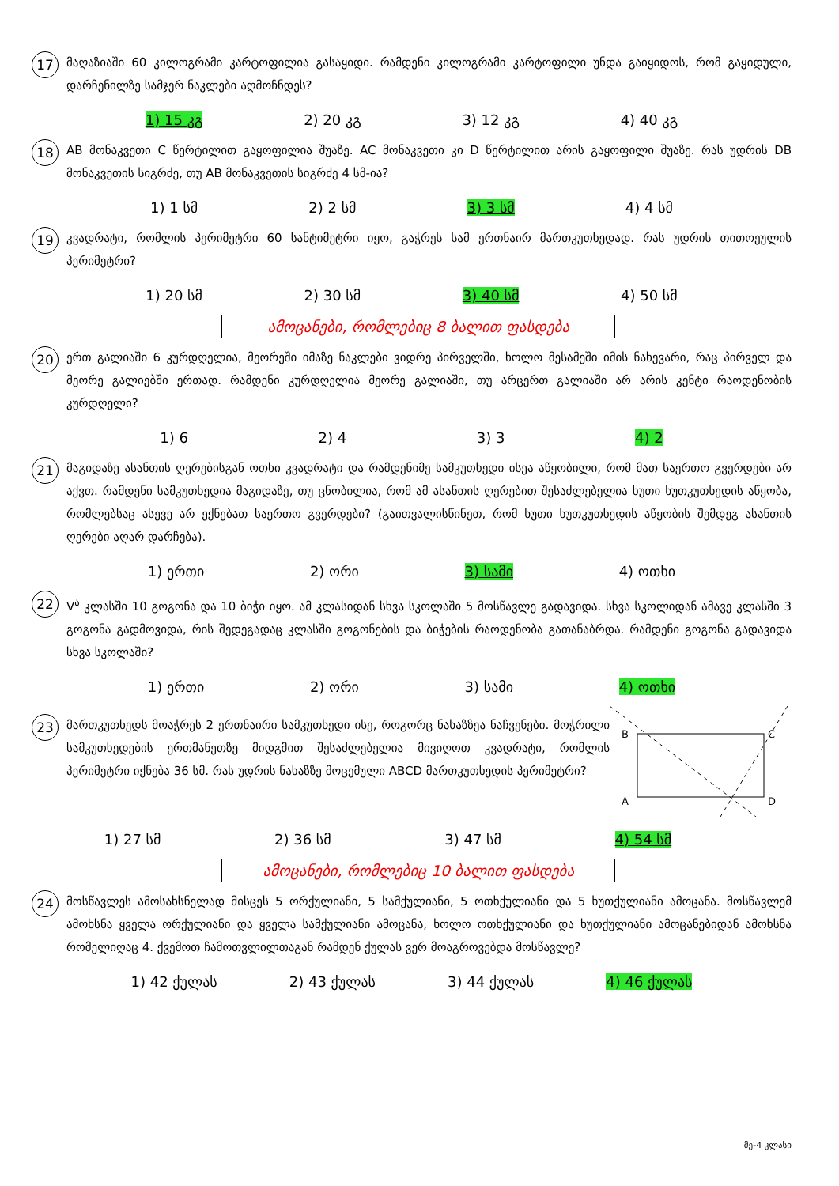17
მაღაზიაში 60 კილოგრამი კარტოფილია გასაყიდი. რამდენი კილოგრამი კარტოფილი უნდა გაიყიდოს, რომ გაყიდული, დარჩენილზე სამჯერ ნაკლები აღმოჩნდეს?
1) 15 კგ 2) 20 კგ 3) 12 კგ 4) 40 კგ
18
AB მონაკვეთი C წერტილით გაყოფილია შუაზე. AC მონაკვეთი კი D წერტილით არის გაყოფილი შუაზე. რას უდრის DB მონაკვეთის სიგრძე, თუ AB მონაკვეთის სიგრძე 4 სმ-ია?
1) 1 სმ 2) 2 სმ 3) 3 სმ 4) 4 სმ
19
კვადრატი, რომლის პერიმეტრი 60 სანტიმეტრი იყო, გაჭრეს სამ ერთნაირ მართკუთხედად. რას უდრის თითოეულის პერიმეტრი?
1) 20 სმ 2) 30 სმ 3) 40 სმ 4) 50 სმ
ამოცანები, რომლებიც 8 ბალით ფასდება
20
ერთ გალიაში 6 კურდღელია, მეორეში იმაზე ნაკლები ვიდრე პირველში, ხოლო მესამეში იმის ნახევარი, რაც პირველ და მეორე გალიებში ერთად. რამდენი კურდღელია მეორე გალიაში, თუ არცერთ გალიაში არ არის კენტი რაოდენობის კურდღელი?
1) 6 2) 4 3) 3 4) 2
21
მაგიდაზე ასანთის ღერებისგან ოთხი კვადრატი და რამდენიმე სამკუთხედი ისეა აწყობილი, რომ მათ საერთო გვერდები არ აქვთ. რამდენი სამკუთხედია მაგიდაზე, თუ ცნობილია, რომ ამ ასანთის ღერებით შესაძლებელია ხუთი ხუთკუთხედის აწყობა, რომლებსაც ასევე არ ექნებათ საერთო გვერდები? (გაითვალისწინეთ, რომ ხუთი ხუთკუთხედის აწყობის შემდეგ ასანთის ღერები აღარ დარჩება).
1) ერთი 2) ორი 3) სამი 4) ოთხი
22
V<sup>ა</sup> კლასში 10 გოგონა და 10 ბიჭი იყო. ამ კლასიდან სხვა სკოლაში 5 მოსწავლე გადავიდა. სხვა სკოლიდან ამავე კლასში 3 გოგონა გადმოვიდა, რის შედეგადაც კლასში გოგონების და ბიჭების რაოდენობა გათანაბრდა. რამდენი გოგონა გადავიდა სხვა სკოლაში?
1) ერთი 2) ორი 3) სამი 4) ოთხი
23
მართკუთხედს მოაჭრეს 2 ერთნაირი სამკუთხედი ისე, როგორც ნახაზზეა ნაჩვენები. მოჭრილი სამკუთხედების ერთმანეთზე მიდგმით შესაძლებელია მივიღოთ კვადრატი, რომლის პერიმეტრი იქნება 36 სმ. რას უდრის ნახაზზე მოცემული ABCD მართკუთხედის პერიმეტრი?
B
C
A
D
1) 27 სმ 2) 36 სმ 3) 47 სმ 4) 54 სმ
ამოცანები, რომლებიც 10 ბალით ფასდება
24
მოსწავლეს ამოსახსნელად მისცეს 5 ორქულიანი, 5 სამქულიანი, 5 ოთხქულიანი და 5 ხუთქულიანი ამოცანა. მოსწავლემ ამოხსნა ყველა ორქულიანი და ყველა სამქულიანი ამოცანა, ხოლო ოთხქულიანი და ხუთქულიანი ამოცანებიდან ამოხსნა რომელიღაც 4. ქვემოთ ჩამოთვლილთაგან რამდენ ქულას ვერ მოაგროვებდა მოსწავლე?
1) 42 ქულას 2) 43 ქულას 3) 44 ქულას 4) 46 ქულას
მე-4 კლასი